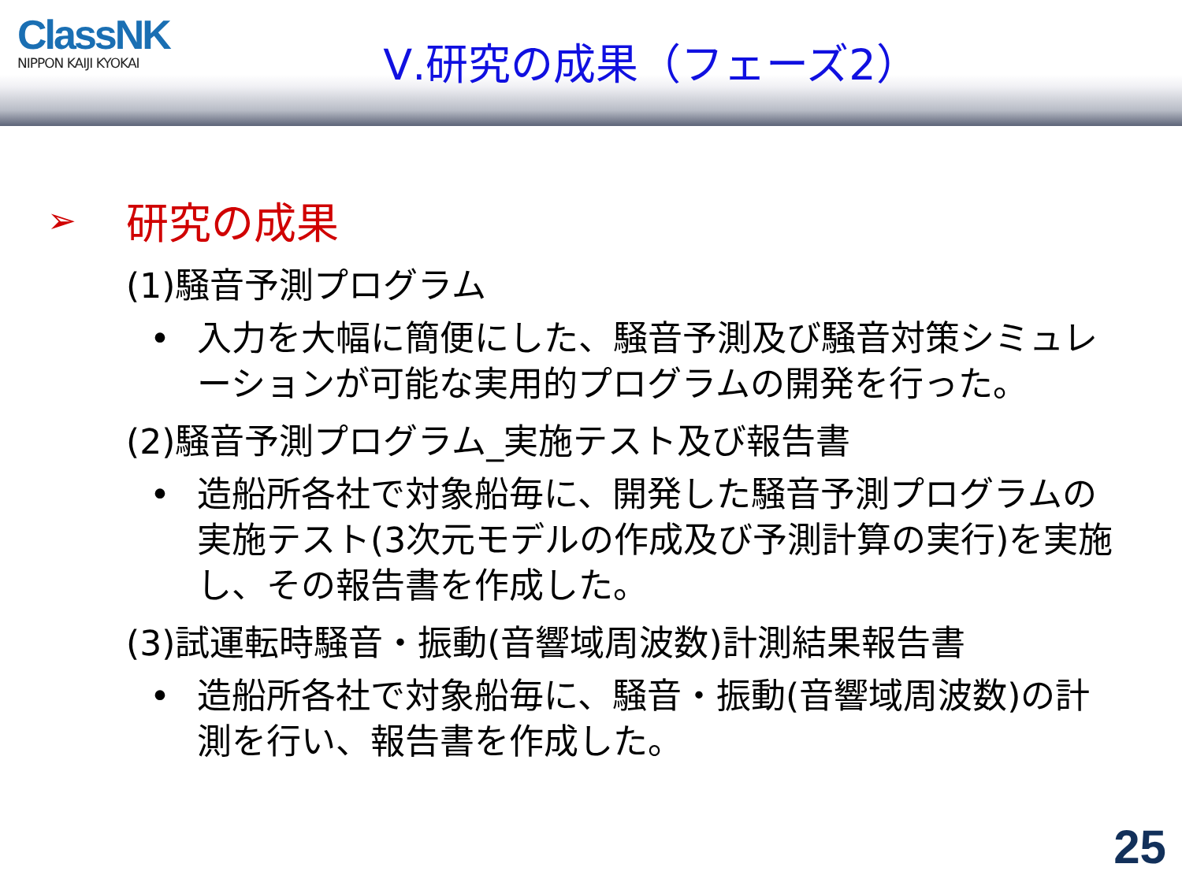ClassNK
NIPPON KAIJI KYOKAI
Ⅴ.研究の成果（フェーズ2）
➢ 研究の成果
(1)騒音予測プログラム
• 入力を大幅に簡便にした、騒音予測及び騒音対策シミュレーションが可能な実用的プログラムの開発を行った。
(2)騒音予測プログラム_実施テスト及び報告書
• 造船所各社で対象船毎に、開発した騒音予測プログラムの実施テスト(3次元モデルの作成及び予測計算の実行)を実施し、その報告書を作成した。
(3)試運転時騒音・振動(音響域周波数)計測結果報告書
• 造船所各社で対象船毎に、騒音・振動(音響域周波数)の計測を行い、報告書を作成した。
25